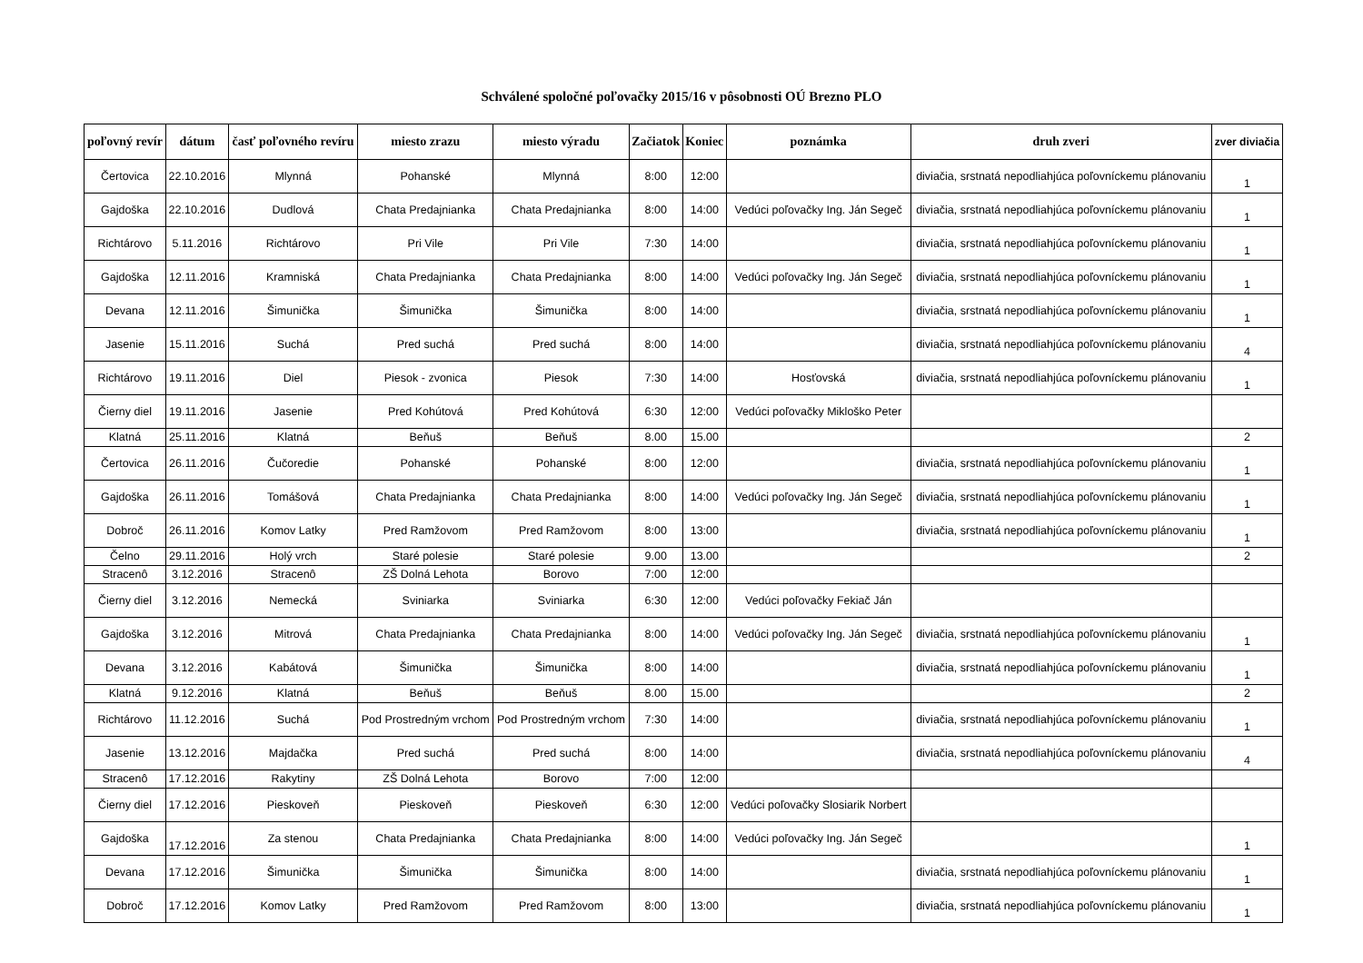Schválené spoločné poľovačky 2015/16 v pôsobnosti OÚ Brezno PLO
| poľovný revír | dátum | časť poľovného revíru | miesto zrazu | miesto výradu | Začiatok | Koniec | poznámka | druh zveri | zver diviačia |
| --- | --- | --- | --- | --- | --- | --- | --- | --- | --- |
| Čertovica | 22.10.2016 | Mlynná | Pohanské | Mlynná | 8:00 | 12:00 | | diviačia, srstnatá nepodliahjúca poľovníckemu plánovaniu | 1 |
| Gajdoška | 22.10.2016 | Dudlová | Chata Predajnianka | Chata Predajnianka | 8:00 | 14:00 | Vedúci poľovačky Ing. Ján Segeč | diviačia, srstnatá nepodliahjúca poľovníckemu plánovaniu | 1 |
| Richtárovo | 5.11.2016 | Richtárovo | Pri Vile | Pri Vile | 7:30 | 14:00 | | diviačia, srstnatá nepodliahjúca poľovníckemu plánovaniu | 1 |
| Gajdoška | 12.11.2016 | Kramniská | Chata Predajnianka | Chata Predajnianka | 8:00 | 14:00 | Vedúci poľovačky Ing. Ján Segeč | diviačia, srstnatá nepodliahjúca poľovníckemu plánovaniu | 1 |
| Devana | 12.11.2016 | Šimunička | Šimunička | Šimunička | 8:00 | 14:00 | | diviačia, srstnatá nepodliahjúca poľovníckemu plánovaniu | 1 |
| Jasenie | 15.11.2016 | Suchá | Pred suchá | Pred suchá | 8:00 | 14:00 | | diviačia, srstnatá nepodliahjúca poľovníckemu plánovaniu | 4 |
| Richtárovo | 19.11.2016 | Diel | Piesok - zvonica | Piesok | 7:30 | 14:00 | Hosťovská | diviačia, srstnatá nepodliahjúca poľovníckemu plánovaniu | 1 |
| Čierny diel | 19.11.2016 | Jasenie | Pred Kohútová | Pred Kohútová | 6:30 | 12:00 | Vedúci poľovačky Mikloško Peter | | |
| Klatná | 25.11.2016 | Klatná | Beňuš | Beňuš | 8.00 | 15.00 | | | 2 |
| Čertovica | 26.11.2016 | Čučoredie | Pohanské | Pohanské | 8:00 | 12:00 | | diviačia, srstnatá nepodliahjúca poľovníckemu plánovaniu | 1 |
| Gajdoška | 26.11.2016 | Tomášová | Chata Predajnianka | Chata Predajnianka | 8:00 | 14:00 | Vedúci poľovačky Ing. Ján Segeč | diviačia, srstnatá nepodliahjúca poľovníckemu plánovaniu | 1 |
| Dobroč | 26.11.2016 | Komov Latky | Pred Ramžovom | Pred Ramžovom | 8:00 | 13:00 | | diviačia, srstnatá nepodliahjúca poľovníckemu plánovaniu | 1 |
| Čelno | 29.11.2016 | Holý vrch | Staré polesie | Staré polesie | 9.00 | 13.00 | | | 2 |
| Stracenô | 3.12.2016 | Stracenô | ZŠ Dolná Lehota | Borovo | 7:00 | 12:00 | | | |
| Čierny diel | 3.12.2016 | Nemecká | Sviniarka | Sviniarka | 6:30 | 12:00 | Vedúci poľovačky Fekiač Ján | | |
| Gajdoška | 3.12.2016 | Mitrová | Chata Predajnianka | Chata Predajnianka | 8:00 | 14:00 | Vedúci poľovačky Ing. Ján Segeč | diviačia, srstnatá nepodliahjúca poľovníckemu plánovaniu | 1 |
| Devana | 3.12.2016 | Kabátová | Šimunička | Šimunička | 8:00 | 14:00 | | diviačia, srstnatá nepodliahjúca poľovníckemu plánovaniu | 1 |
| Klatná | 9.12.2016 | Klatná | Beňuš | Beňuš | 8.00 | 15.00 | | | 2 |
| Richtárovo | 11.12.2016 | Suchá | Pod Prostredným vrchom | Pod Prostredným vrchom | 7:30 | 14:00 | | diviačia, srstnatá nepodliahjúca poľovníckemu plánovaniu | 1 |
| Jasenie | 13.12.2016 | Majdačka | Pred suchá | Pred suchá | 8:00 | 14:00 | | diviačia, srstnatá nepodliahjúca poľovníckemu plánovaniu | 4 |
| Stracenô | 17.12.2016 | Rakytiny | ZŠ Dolná Lehota | Borovo | 7:00 | 12:00 | | | |
| Čierny diel | 17.12.2016 | Pieskoveň | Pieskoveň | Pieskoveň | 6:30 | 12:00 | Vedúci poľovačky Slosiarik Norbert | | |
| Gajdoška | 17.12.2016 | Za stenou | Chata Predajnianka | Chata Predajnianka | 8:00 | 14:00 | Vedúci poľovačky Ing. Ján Segeč | | 1 |
| Devana | 17.12.2016 | Šimunička | Šimunička | Šimunička | 8:00 | 14:00 | | diviačia, srstnatá nepodliahjúca poľovníckemu plánovaniu | 1 |
| Dobroč | 17.12.2016 | Komov Latky | Pred Ramžovom | Pred Ramžovom | 8:00 | 13:00 | | diviačia, srstnatá nepodliahjúca poľovníckemu plánovaniu | 1 |